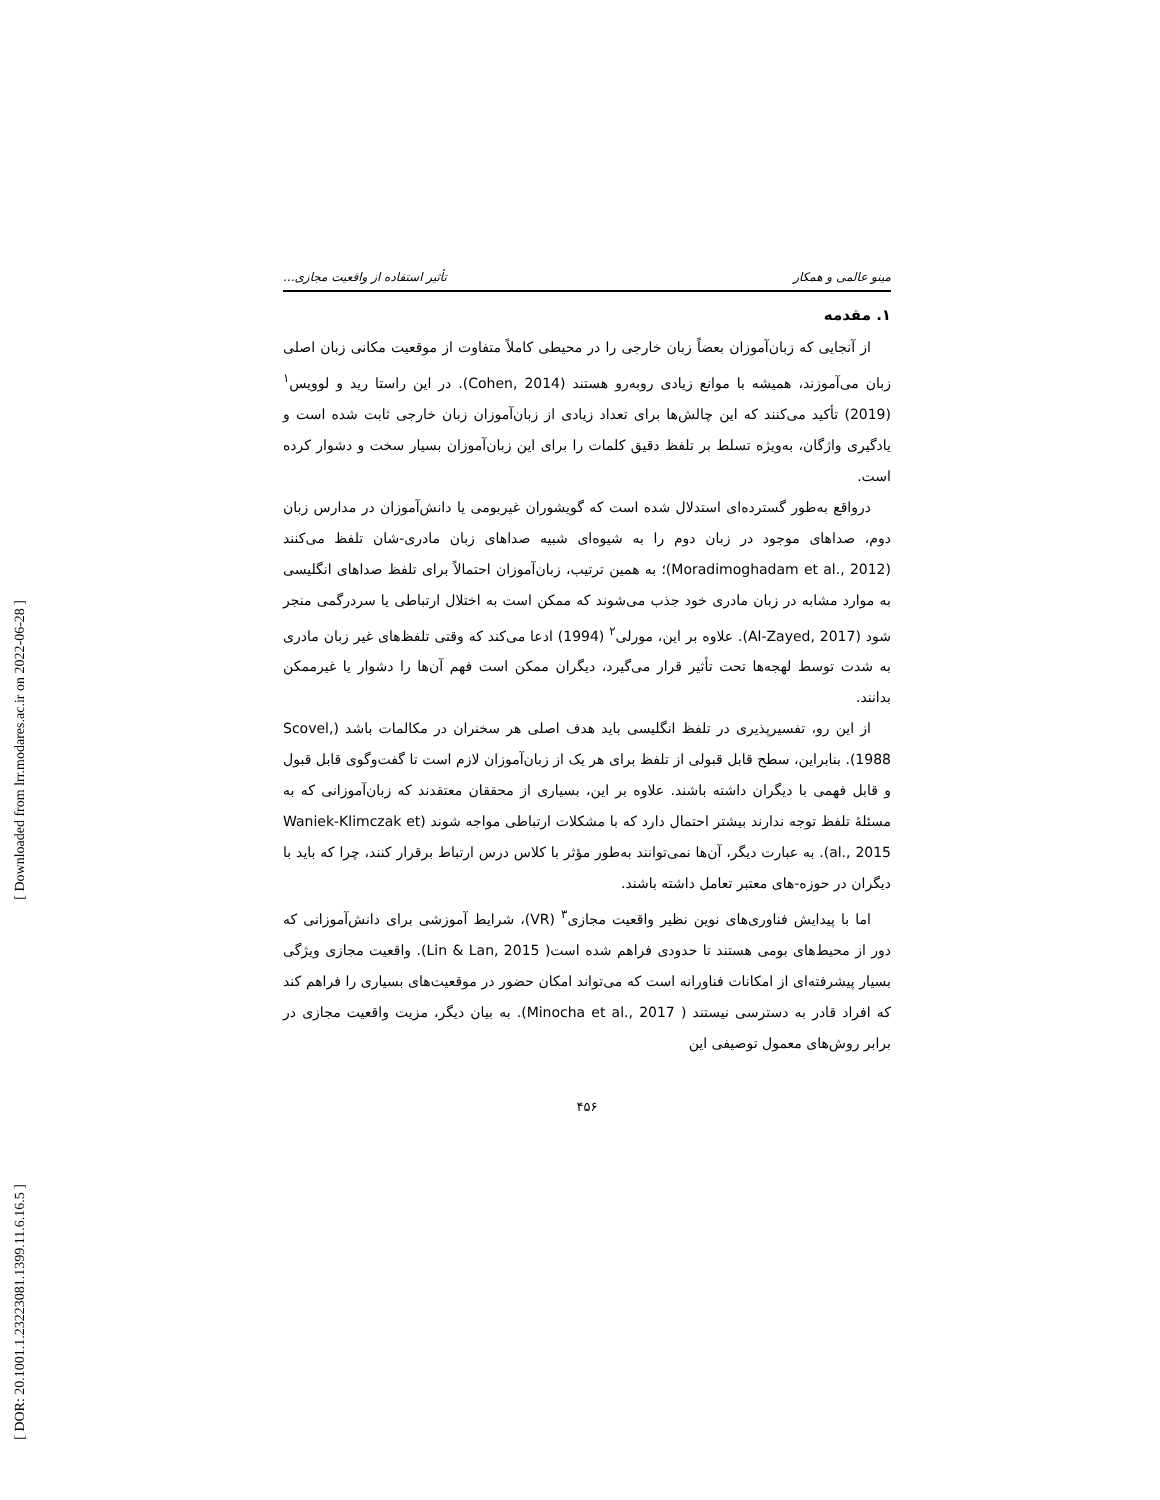[ Downloaded from lrr.modares.ac.ir on 2022-06-28 ]
[ DOR: 20.1001.1.23223081.1399.11.6.16.5 ]
مینو عالمی و همکار تأثیر استفاده از واقعیت مجازی...
۱. مقدمه
از آنجایی که زبان‌آموزان بعضاً زبان خارجی را در محیطی کاملاً متفاوت از موقعیت مکانی زبان اصلی زبان می‌آموزند، همیشه با موانع زیادی روبه‌رو هستند (Cohen, 2014). در این راستا رید و لوویس<sup>۱</sup> (2019) تأکید می‌کنند که این چالش‌ها برای تعداد زیادی از زبان‌آموزان زبان خارجی ثابت شده است و یادگیری واژگان، به‌ویژه تسلط بر تلفظ دقیق کلمات را برای این زبان‌آموزان بسیار سخت و دشوار کرده است.
درواقع به‌طور گسترده‌ای استدلال شده است که گویشوران غیربومی یا دانش‌آموزان در مدارس زبان دوم، صداهای موجود در زبان دوم را به شیوه‌ای شبیه صداهای زبان مادری‌-شان تلفظ می‌کنند (Moradimoghadam et al., 2012)؛ به همین ترتیب، زبان‌آموزان احتمالاً برای تلفظ صداهای انگلیسی به موارد مشابه در زبان مادری خود جذب می‌شوند که ممکن است به اختلال ارتباطی یا سردرگمی منجر شود (Al-Zayed, 2017). علاوه بر این، مورلی<sup>۲</sup> (1994) ادعا می‌کند که وقتی تلفظ‌های غیر زبان مادری به شدت توسط لهجه‌ها تحت تأثیر قرار می‌گیرد، دیگران ممکن است فهم آن‌ها را دشوار یا غیرممکن بدانند.
از این رو، تفسیرپذیری در تلفظ انگلیسی باید هدف اصلی هر سخنران در مکالمات باشد (Scovel, 1988). بنابراین، سطح قابل قبولی از تلفظ برای هر یک از زبان‌آموزان لازم است تا گفت‌وگوی قابل قبول و قابل فهمی با دیگران داشته باشند. علاوه بر این، بسیاری از محققان معتقدند که زبان‌آموزانی که به مسئلهٔ تلفظ توجه ندارند بیشتر احتمال دارد که با مشکلات ارتباطی مواجه شوند (Waniek-Klimczak et al., 2015). به عبارت دیگر، آن‌ها نمی‌توانند به‌طور مؤثر با کلاس درس ارتباط برقرار کنند، چرا که باید با دیگران در حوزه-های معتبر تعامل داشته باشند.
اما با پیدایش فناوری‌های نوین نظیر واقعیت مجازی<sup>۳</sup> (VR)، شرایط آموزشی برای دانش‌آموزانی که دور از محیط‌های بومی هستند تا حدودی فراهم شده است( Lin & Lan, 2015). واقعیت مجازی ویژگی بسیار پیشرفته‌ای از امکانات فناورانه است که می‌تواند امکان حضور در موقعیت‌های بسیاری را فراهم کند که افراد قادر به دسترسی نیستند ( Minocha et al., 2017). به بیان دیگر، مزیت واقعیت مجازی در برابر روش‌های معمول توصیفی این
۴۵۶